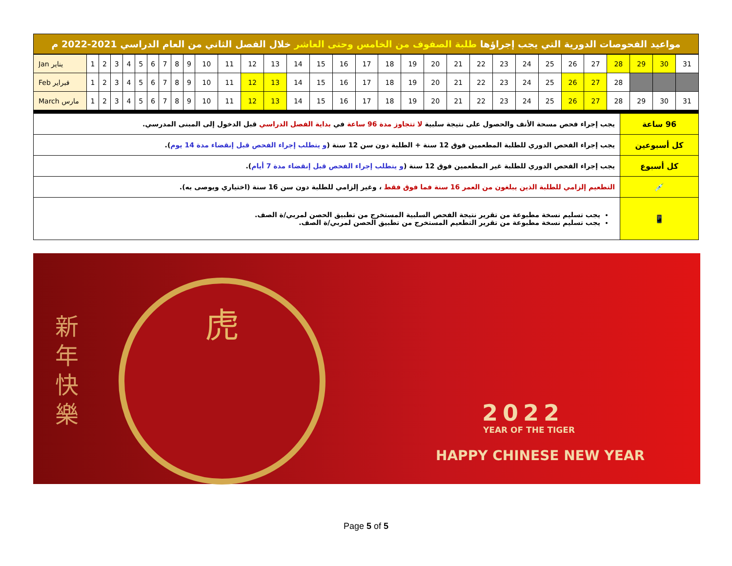| مواعيد الفحوصات الدورية التي يجب إجراؤها طلبة الصفوف من الخامس وحتى العاشر خلال الفصل الثاني من العام الدراسي 2021-2022 م |
| Jan يناير | 1 | 2 | 3 | 4 | 5 | 6 | 7 | 8 | 9 | 10 | 11 | 12 | 13 | 14 | 15 | 16 | 17 | 18 | 19 | 20 | 21 | 22 | 23 | 24 | 25 | 26 | 27 | 28 | 29 | 30 | 31 |
| Feb فبراير | 1 | 2 | 3 | 4 | 5 | 6 | 7 | 8 | 9 | 10 | 11 | 12 | 13 | 14 | 15 | 16 | 17 | 18 | 19 | 20 | 21 | 22 | 23 | 24 | 25 | 26 | 27 | 28 | | | |
| March مارس | 1 | 2 | 3 | 4 | 5 | 6 | 7 | 8 | 9 | 10 | 11 | 12 | 13 | 14 | 15 | 16 | 17 | 18 | 19 | 20 | 21 | 22 | 23 | 24 | 25 | 26 | 27 | 28 | 29 | 30 | 31 |
| 96 ساعة | يجب إجراء فحص مسحة الأنف والحصول على نتيجة سلبية لا تتجاوز مدة 96 ساعة في بداية الفصل الدراسي قبل الدخول إلى المبنى المدرسي. |
| كل أسبوعين | يجب إجراء الفحص الدوري للطلبة المطعمين فوق 12 سنة + الطلبة دون سن 12 سنة ( و يتطلب إجراء الفحص قبل إنقضاء مدة 14 يوم ). |
| كل أسبوع | يجب إجراء الفحص الدوري للطلبة غير المطعمين فوق 12 سنة ( و يتطلب إجراء الفحص قبل إنقضاء مدة 7 أيام ). |
| 💉 | التطعيم إلزامي للطلبة الذين يبلغون من العمر 16 سنة فما فوق فقط ، وغير إلزامي للطلبة دون سن 16 سنة (اختياري ويوصى به). |
| 📱 | يجب تسليم نسخة مطبوعة من تقرير نتيجة الفحص السلبية المستخرج من تطبيق الحصن لمربي/ة الصف. يجب تسليم نسخة مطبوعة من تقرير التطعيم المستخرج من تطبيق الحصن لمربي/ة الصف. |
新
年
快
樂
虎
2022
YEAR OF THE TIGER
HAPPY CHINESE NEW YEAR
Page 5 of 5